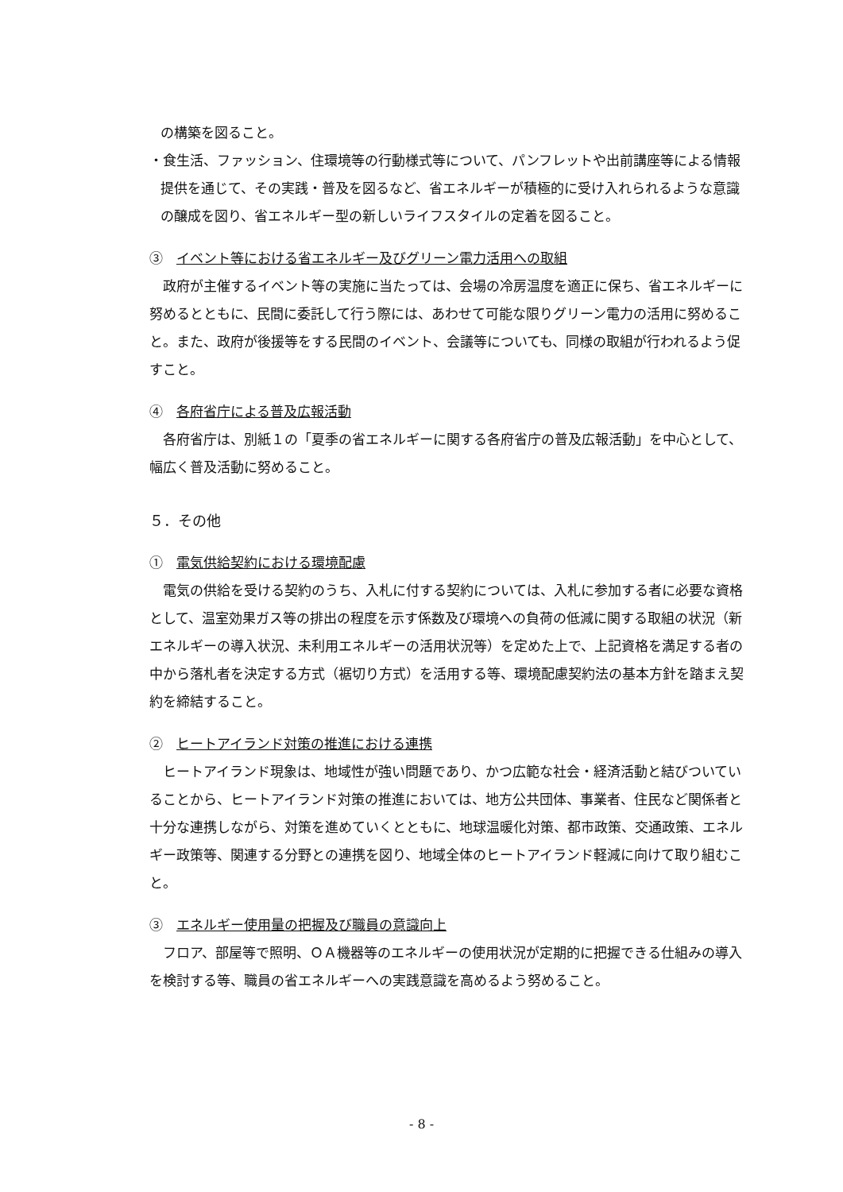の構築を図ること。
・食生活、ファッション、住環境等の行動様式等について、パンフレットや出前講座等による情報提供を通じて、その実践・普及を図るなど、省エネルギーが積極的に受け入れられるような意識の醸成を図り、省エネルギー型の新しいライフスタイルの定着を図ること。
③　イベント等における省エネルギー及びグリーン電力活用への取組
政府が主催するイベント等の実施に当たっては、会場の冷房温度を適正に保ち、省エネルギーに努めるとともに、民間に委託して行う際には、あわせて可能な限りグリーン電力の活用に努めること。また、政府が後援等をする民間のイベント、会議等についても、同様の取組が行われるよう促すこと。
④　各府省庁による普及広報活動
各府省庁は、別紙１の「夏季の省エネルギーに関する各府省庁の普及広報活動」を中心として、幅広く普及活動に努めること。
５．その他
①　電気供給契約における環境配慮
電気の供給を受ける契約のうち、入札に付する契約については、入札に参加する者に必要な資格として、温室効果ガス等の排出の程度を示す係数及び環境への負荷の低減に関する取組の状況（新エネルギーの導入状況、未利用エネルギーの活用状況等）を定めた上で、上記資格を満足する者の中から落札者を決定する方式（裾切り方式）を活用する等、環境配慮契約法の基本方針を踏まえ契約を締結すること。
②　ヒートアイランド対策の推進における連携
ヒートアイランド現象は、地域性が強い問題であり、かつ広範な社会・経済活動と結びついていることから、ヒートアイランド対策の推進においては、地方公共団体、事業者、住民など関係者と十分な連携しながら、対策を進めていくとともに、地球温暖化対策、都市政策、交通政策、エネルギー政策等、関連する分野との連携を図り、地域全体のヒートアイランド軽減に向けて取り組むこと。
③　エネルギー使用量の把握及び職員の意識向上
フロア、部屋等で照明、ＯＡ機器等のエネルギーの使用状況が定期的に把握できる仕組みの導入を検討する等、職員の省エネルギーへの実践意識を高めるよう努めること。
- 8 -